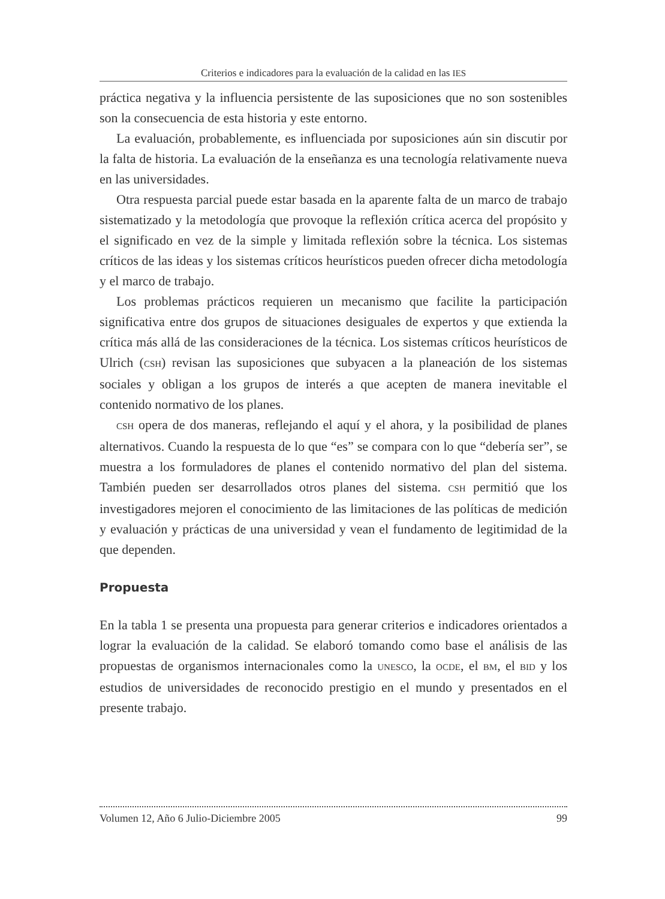Criterios e indicadores para la evaluación de la calidad en las IES
práctica negativa y la influencia persistente de las suposiciones que no son sostenibles son la consecuencia de esta historia y este entorno.
La evaluación, probablemente, es influenciada por suposiciones aún sin discutir por la falta de historia. La evaluación de la enseñanza es una tecnología relativamente nueva en las universidades.
Otra respuesta parcial puede estar basada en la aparente falta de un marco de trabajo sistematizado y la metodología que provoque la reflexión crítica acerca del propósito y el significado en vez de la simple y limitada reflexión sobre la técnica. Los sistemas críticos de las ideas y los sistemas críticos heurísticos pueden ofrecer dicha metodología y el marco de trabajo.
Los problemas prácticos requieren un mecanismo que facilite la participación significativa entre dos grupos de situaciones desiguales de expertos y que extienda la crítica más allá de las consideraciones de la técnica. Los sistemas críticos heurísticos de Ulrich (CSH) revisan las suposiciones que subyacen a la planeación de los sistemas sociales y obligan a los grupos de interés a que acepten de manera inevitable el contenido normativo de los planes.
CSH opera de dos maneras, reflejando el aquí y el ahora, y la posibilidad de planes alternativos. Cuando la respuesta de lo que “es” se compara con lo que “debería ser”, se muestra a los formuladores de planes el contenido normativo del plan del sistema. También pueden ser desarrollados otros planes del sistema. CSH permitió que los investigadores mejoren el conocimiento de las limitaciones de las políticas de medición y evaluación y prácticas de una universidad y vean el fundamento de legitimidad de la que dependen.
Propuesta
En la tabla 1 se presenta una propuesta para generar criterios e indicadores orientados a lograr la evaluación de la calidad. Se elaboró tomando como base el análisis de las propuestas de organismos internacionales como la UNESCO, la OCDE, el BM, el BID y los estudios de universidades de reconocido prestigio en el mundo y presentados en el presente trabajo.
Volumen 12, Año 6 Julio-Diciembre 2005 99